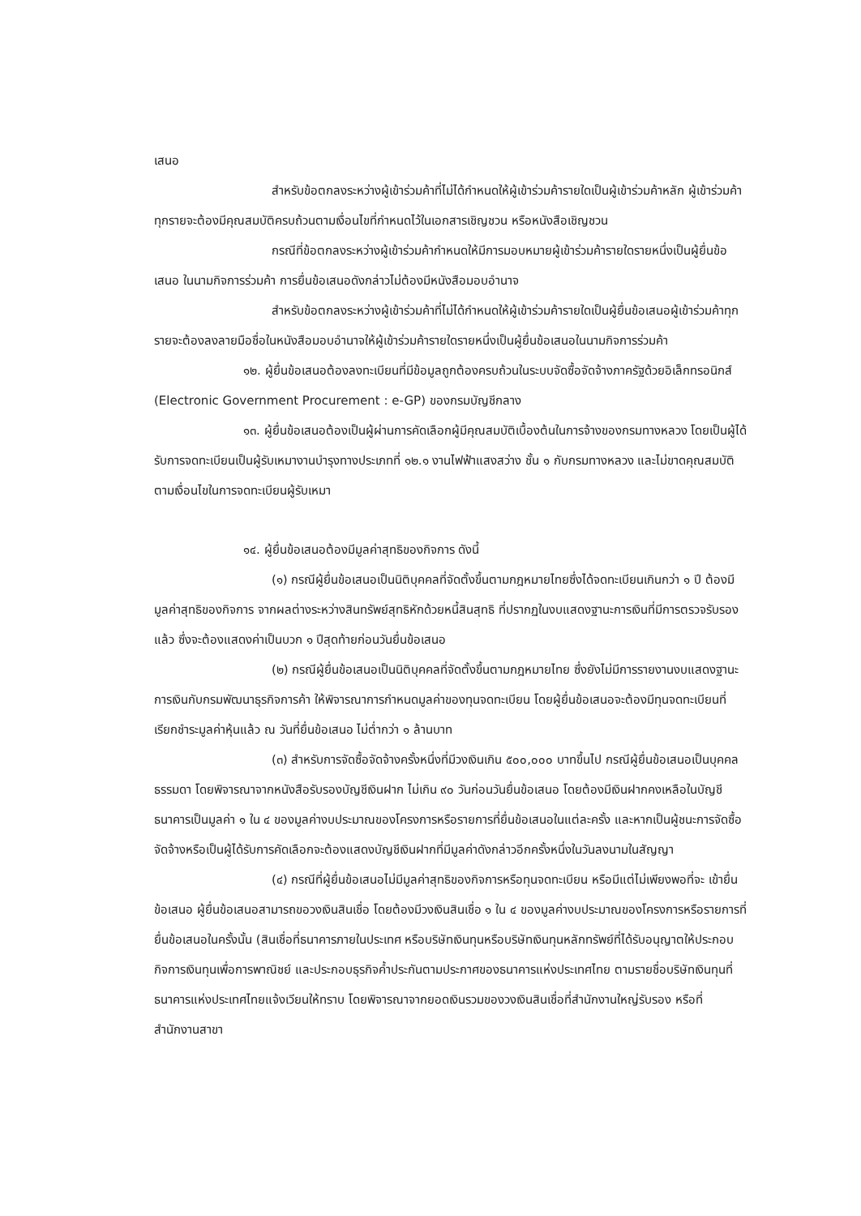เสนอ
สำหรับข้อตกลงระหว่างผู้เข้าร่วมค้าที่ไม่ได้กำหนดให้ผู้เข้าร่วมค้ารายใดเป็นผู้เข้าร่วมค้าหลัก ผู้เข้าร่วมค้าทุกรายจะต้องมีคุณสมบัติครบถ้วนตามเงื่อนไขที่กำหนดไว้ในเอกสารเชิญชวน หรือหนังสือเชิญชวน
กรณีที่ข้อตกลงระหว่างผู้เข้าร่วมค้ากำหนดให้มีการมอบหมายผู้เข้าร่วมค้ารายใดรายหนึ่งเป็นผู้ยื่นข้อเสนอ ในนามกิจการร่วมค้า การยื่นข้อเสนอดังกล่าวไม่ต้องมีหนังสือมอบอำนาจ
สำหรับข้อตกลงระหว่างผู้เข้าร่วมค้าที่ไม่ได้กำหนดให้ผู้เข้าร่วมค้ารายใดเป็นผู้ยื่นข้อเสนอผู้เข้าร่วมค้าทุกรายจะต้องลงลายมือชื่อในหนังสือมอบอำนาจให้ผู้เข้าร่วมค้ารายใดรายหนึ่งเป็นผู้ยื่นข้อเสนอในนามกิจการร่วมค้า
๑๒. ผู้ยื่นข้อเสนอต้องลงทะเบียนที่มีข้อมูลถูกต้องครบถ้วนในระบบจัดซื้อจัดจ้างภาครัฐด้วยอิเล็กทรอนิกส์ (Electronic Government Procurement : e-GP) ของกรมบัญชีกลาง
๑๓. ผู้ยื่นข้อเสนอต้องเป็นผู้ผ่านการคัดเลือกผู้มีคุณสมบัติเบื้องต้นในการจ้างของกรมทางหลวง โดยเป็นผู้ได้รับการจดทะเบียนเป็นผู้รับเหมางานบำรุงทางประเภทที่ ๑๒.๑ งานไฟฟ้าแสงสว่าง ชั้น ๑ กับกรมทางหลวง และไม่ขาดคุณสมบัติตามเงื่อนไขในการจดทะเบียนผู้รับเหมา
๑๔. ผู้ยื่นข้อเสนอต้องมีมูลค่าสุทธิของกิจการ ดังนี้
(๑) กรณีผู้ยื่นข้อเสนอเป็นนิติบุคคลที่จัดตั้งขึ้นตามกฎหมายไทยซึ่งได้จดทะเบียนเกินกว่า ๑ ปี ต้องมีมูลค่าสุทธิของกิจการ จากผลต่างระหว่างสินทรัพย์สุทธิหักด้วยหนี้สินสุทธิ ที่ปรากฏในงบแสดงฐานะการเงินที่มีการตรวจรับรองแล้ว ซึ่งจะต้องแสดงค่าเป็นบวก ๑ ปีสุดท้ายก่อนวันยื่นข้อเสนอ
(๒) กรณีผู้ยื่นข้อเสนอเป็นนิติบุคคลที่จัดตั้งขึ้นตามกฎหมายไทย ซึ่งยังไม่มีการรายงานงบแสดงฐานะการเงินกับกรมพัฒนาธุรกิจการค้า ให้พิจารณาการกำหนดมูลค่าของทุนจดทะเบียน โดยผู้ยื่นข้อเสนอจะต้องมีทุนจดทะเบียนที่เรียกชำระมูลค่าหุ้นแล้ว ณ วันที่ยื่นข้อเสนอ ไม่ต่ำกว่า ๑ ล้านบาท
(๓) สำหรับการจัดซื้อจัดจ้างครั้งหนึ่งที่มีวงเงินเกิน ๕๐๐,๐๐๐ บาทขึ้นไป กรณีผู้ยื่นข้อเสนอเป็นบุคคลธรรมดา โดยพิจารณาจากหนังสือรับรองบัญชีเงินฝาก ไม่เกิน ๙๐ วันก่อนวันยื่นข้อเสนอ โดยต้องมีเงินฝากคงเหลือในบัญชีธนาคารเป็นมูลค่า ๑ ใน ๔ ของมูลค่างบประมาณของโครงการหรือรายการที่ยื่นข้อเสนอในแต่ละครั้ง และหากเป็นผู้ชนะการจัดซื้อจัดจ้างหรือเป็นผู้ได้รับการคัดเลือกจะต้องแสดงบัญชีเงินฝากที่มีมูลค่าดังกล่าวอีกครั้งหนึ่งในวันลงนามในสัญญา
(๔) กรณีที่ผู้ยื่นข้อเสนอไม่มีมูลค่าสุทธิของกิจการหรือทุนจดทะเบียน หรือมีแต่ไม่เพียงพอที่จะ เข้ายื่นข้อเสนอ ผู้ยื่นข้อเสนอสามารถขอวงเงินสินเชื่อ โดยต้องมีวงเงินสินเชื่อ ๑ ใน ๔ ของมูลค่างบประมาณของโครงการหรือรายการที่ยื่นข้อเสนอในครั้งนั้น (สินเชื่อที่ธนาคารภายในประเทศ หรือบริษัทเงินทุนหรือบริษัทเงินทุนหลักทรัพย์ที่ได้รับอนุญาตให้ประกอบกิจการเงินทุนเพื่อการพาณิชย์ และประกอบธุรกิจค้ำประกันตามประกาศของธนาคารแห่งประเทศไทย ตามรายชื่อบริษัทเงินทุนที่ธนาคารแห่งประเทศไทยแจ้งเวียนให้ทราบ โดยพิจารณาจากยอดเงินรวมของวงเงินสินเชื่อที่สำนักงานใหญ่รับรอง หรือที่สำนักงานสาขา